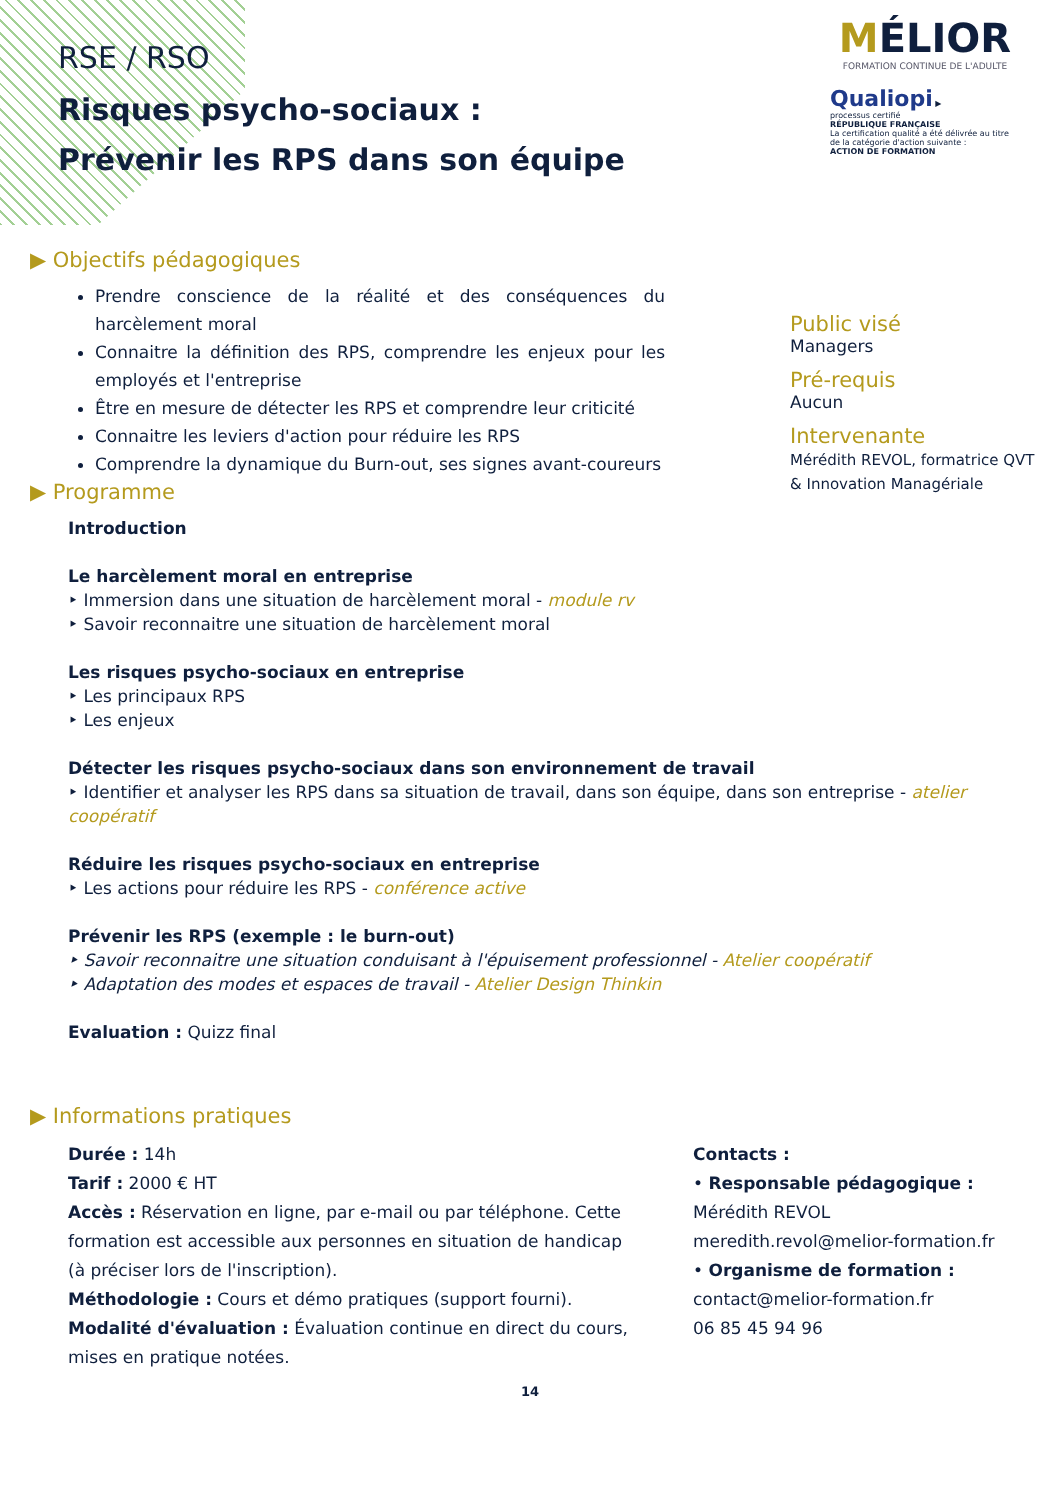RSE / RSO
Risques psycho-sociaux :
Prévenir les RPS dans son équipe
MÉLIOR
FORMATION CONTINUE DE L'ADULTE
Qualiopi ▶
processus certifié
RÉPUBLIQUE FRANÇAISE
La certification qualité a été délivrée au titre de la catégorie d'action suivante :
ACTION DE FORMATION
Public visé
Managers
Pré-requis
Aucun
Intervenante
Mérédith REVOL, formatrice QVT & Innovation Managériale
▶ Objectifs pédagogiques
Prendre conscience de la réalité et des conséquences du harcèlement moral
Connaitre la définition des RPS, comprendre les enjeux pour les employés et l'entreprise
Être en mesure de détecter les RPS et comprendre leur criticité
Connaitre les leviers d'action pour réduire les RPS
Comprendre la dynamique du Burn-out, ses signes avant-coureurs
▶ Programme
Introduction
Le harcèlement moral en entreprise
‣ Immersion dans une situation de harcèlement moral - module rv
‣ Savoir reconnaitre une situation de harcèlement moral
Les risques psycho-sociaux en entreprise
‣ Les principaux RPS
‣ Les enjeux
Détecter les risques psycho-sociaux dans son environnement de travail
‣ Identifier et analyser les RPS dans sa situation de travail, dans son équipe, dans son entreprise - atelier coopératif
Réduire les risques psycho-sociaux en entreprise
‣ Les actions pour réduire les RPS - conférence active
Prévenir les RPS (exemple : le burn-out)
‣ Savoir reconnaitre une situation conduisant à l'épuisement professionnel - Atelier coopératif
‣ Adaptation des modes et espaces de travail - Atelier Design Thinkin
Evaluation : Quizz final
▶ Informations pratiques
Durée : 14h
Tarif : 2000 € HT
Accès : Réservation en ligne, par e-mail ou par téléphone. Cette formation est accessible aux personnes en situation de handicap (à préciser lors de l'inscription).
Méthodologie : Cours et démo pratiques (support fourni).
Modalité d'évaluation : Évaluation continue en direct du cours, mises en pratique notées.
Contacts :
• Responsable pédagogique :
Mérédith REVOL
meredith.revol@melior-formation.fr
• Organisme de formation :
contact@melior-formation.fr
06 85 45 94 96
14